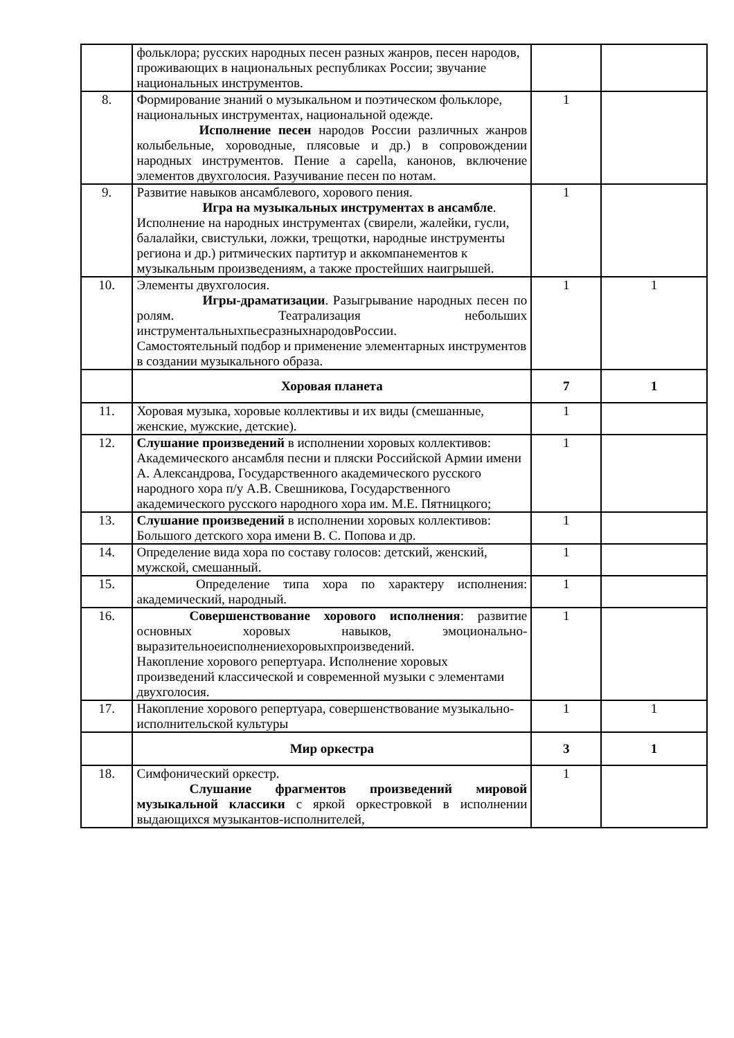| | фольклора; русских народных песен разных жанров, песен народов, проживающих в национальных республиках России; звучание национальных инструментов. | | |
| 8. | Формирование знаний о музыкальном и поэтическом фольклоре, национальных инструментах, национальной одежде. Исполнение песен народов России различных жанров колыбельные, хороводные, плясовые и др.) в сопровождении народных инструментов. Пение a capella, канонов, включение элементов двухголосия. Разучивание песен по нотам. | 1 | |
| 9. | Развитие навыков ансамблевого, хорового пения. Игра на музыкальных инструментах в ансамбле . Исполнение на народных инструментах (свирели, жалейки, гусли, балалайки, свистульки, ложки, трещотки, народные инструменты региона и др.) ритмических партитур и аккомпанементов к музыкальным произведениям, а также простейших наигрышей. | 1 | |
| 10. | Элементы двухголосия. Игры-драматизации . Разыгрывание народных песен по ролям. Театрализация небольших инструментальныхпьесразныхнародовРоссии. Самостоятельный подбор и применение элементарных инструментов в создании музыкального образа. | 1 | 1 |
| | Хоровая планета | 7 | 1 |
| 11. | Хоровая музыка, хоровые коллективы и их виды (смешанные, женские, мужские, детские). | 1 | |
| 12. | Слушание произведений в исполнении хоровых коллективов: Академического ансамбля песни и пляски Российской Армии имени А. Александрова, Государственного академического русского народного хора п/у А.В. Свешникова, Государственного академического русского народного хора им. М.Е. Пятницкого; | 1 | |
| 13. | Слушание произведений в исполнении хоровых коллективов: Большого детского хора имени В. С. Попова и др. | 1 | |
| 14. | Определение вида хора по составу голосов: детский, женский, мужской, смешанный. | 1 | |
| 15. | Определение типа хора по характеру исполнения: академический, народный. | 1 | |
| 16. | Совершенствование хорового исполнения : развитие основных хоровых навыков, эмоционально-выразительноеисполнениехоровыхпроизведений. Накопление хорового репертуара. Исполнение хоровых произведений классической и современной музыки с элементами двухголосия. | 1 | |
| 17. | Накопление хорового репертуара, совершенствование музыкально-исполнительской культуры | 1 | 1 |
| | Мир оркестра | 3 | 1 |
| 18. | Симфонический оркестр. Слушание фрагментов произведений мировой музыкальной классики с яркой оркестровкой в исполнении выдающихся музыкантов-исполнителей, | 1 | |